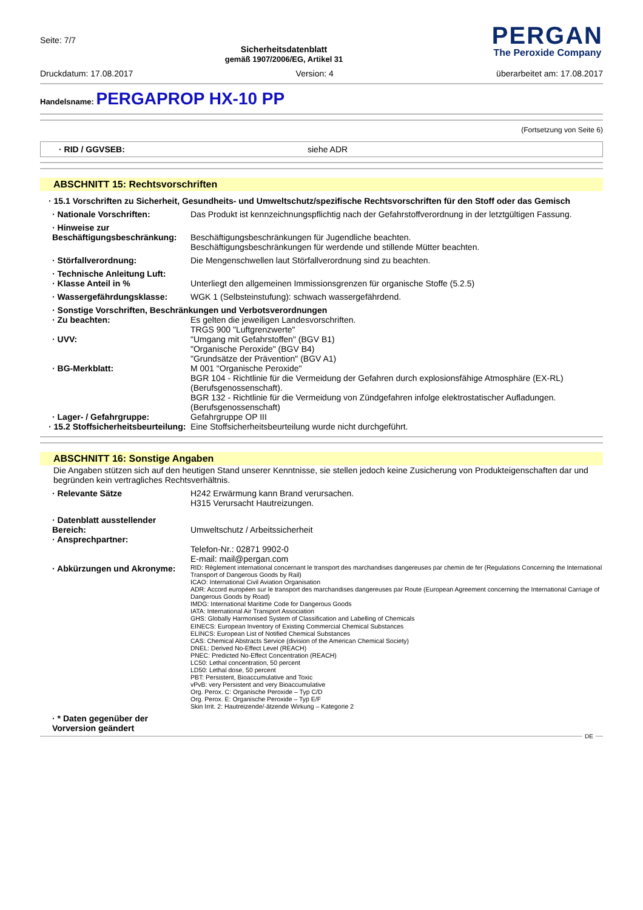Seite: 7/7
Sicherheitsdatenblatt
gemäß 1907/2006/EG, Artikel 31
PERGAN
The Peroxide Company
Druckdatum: 17.08.2017 Version: 4 überarbeitet am: 17.08.2017
Handelsname: PERGAPROP HX-10 PP
(Fortsetzung von Seite 6)
· RID / GGVSEB: siehe ADR
ABSCHNITT 15: Rechtsvorschriften
· 15.1 Vorschriften zu Sicherheit, Gesundheits- und Umweltschutz/spezifische Rechtsvorschriften für den Stoff oder das Gemisch
· Nationale Vorschriften: Das Produkt ist kennzeichnungspflichtig nach der Gefahrstoffverordnung in der letztgültigen Fassung.
· Hinweise zur Beschäftigungsbeschränkung:
Beschäftigungsbeschränkungen für Jugendliche beachten.
Beschäftigungsbeschränkungen für werdende und stillende Mütter beachten.
· Störfallverordnung: Die Mengenschwellen laut Störfallverordnung sind zu beachten.
· Technische Anleitung Luft:
· Klasse Anteil in %
Unterliegt den allgemeinen Immissionsgrenzen für organische Stoffe (5.2.5)
· Wassergefährdungsklasse: WGK 1 (Selbsteinstufung): schwach wassergefährdend.
· Sonstige Vorschriften, Beschränkungen und Verbotsverordnungen
· Zu beachten:
· UVV:
· BG-Merkblatt:
· Lager- / Gefahrgruppe:
Es gelten die jeweiligen Landesvorschriften.
TRGS 900 "Luftgrenzwerte"
"Umgang mit Gefahrstoffen" (BGV B1)
"Organische Peroxide" (BGV B4)
"Grundsätze der Prävention" (BGV A1)
M 001 "Organische Peroxide"
BGR 104 - Richtlinie für die Vermeidung der Gefahren durch explosionsfähige Atmosphäre (EX-RL) (Berufsgenossenschaft).
BGR 132 - Richtlinie für die Vermeidung von Zündgefahren infolge elektrostatischer Aufladungen. (Berufsgenossenschaft)
Gefahrgruppe OP III
· 15.2 Stoffsicherheitsbeurteilung:
Eine Stoffsicherheitsbeurteilung wurde nicht durchgeführt.
ABSCHNITT 16: Sonstige Angaben
Die Angaben stützen sich auf den heutigen Stand unserer Kenntnisse, sie stellen jedoch keine Zusicherung von Produkteigenschaften dar und begründen kein vertragliches Rechtsverhältnis.
· Relevante Sätze H242 Erwärmung kann Brand verursachen.
H315 Verursacht Hautreizungen.
· Datenblatt ausstellender Bereich:
· Ansprechpartner:
Umweltschutz / Arbeitssicherheit
Telefon-Nr.: 02871 9902-0
E-mail: mail@pergan.com
· Abkürzungen und Akronyme:
RID: Règlement international concernant le transport des marchandises dangereuses par chemin de fer (Regulations Concerning the International Transport of Dangerous Goods by Rail)
ICAO: International Civil Aviation Organisation
ADR: Accord européen sur le transport des marchandises dangereuses par Route (European Agreement concerning the International Carriage of Dangerous Goods by Road)
IMDG: International Maritime Code for Dangerous Goods
IATA: International Air Transport Association
GHS: Globally Harmonised System of Classification and Labelling of Chemicals
EINECS: European Inventory of Existing Commercial Chemical Substances
ELINCS: European List of Notified Chemical Substances
CAS: Chemical Abstracts Service (division of the American Chemical Society)
DNEL: Derived No-Effect Level (REACH)
PNEC: Predicted No-Effect Concentration (REACH)
LC50: Lethal concentration, 50 percent
LD50: Lethal dose, 50 percent
PBT: Persistent, Bioaccumulative and Toxic
vPvB: very Persistent and very Bioaccumulative
Org. Perox. C: Organische Peroxide – Typ C/D
Org. Perox. E: Organische Peroxide – Typ E/F
Skin Irrit. 2: Hautreizende/-ätzende Wirkung – Kategorie 2
· * Daten gegenüber der Vorversion geändert
DE